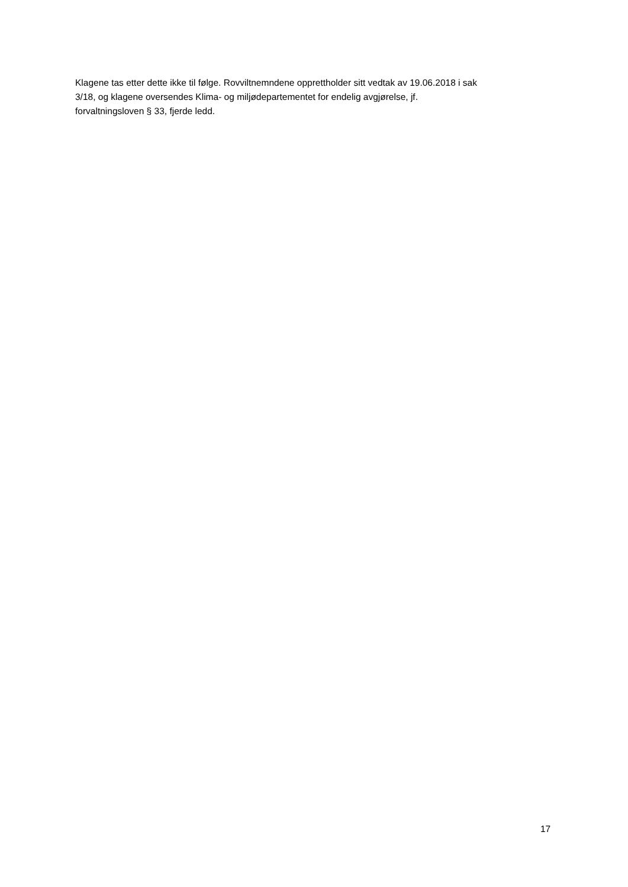Klagene tas etter dette ikke til følge. Rovviltnemndene opprettholder sitt vedtak av 19.06.2018 i sak
3/18, og klagene oversendes Klima- og miljødepartementet for endelig avgjørelse, jf.
forvaltningsloven § 33, fjerde ledd.
17